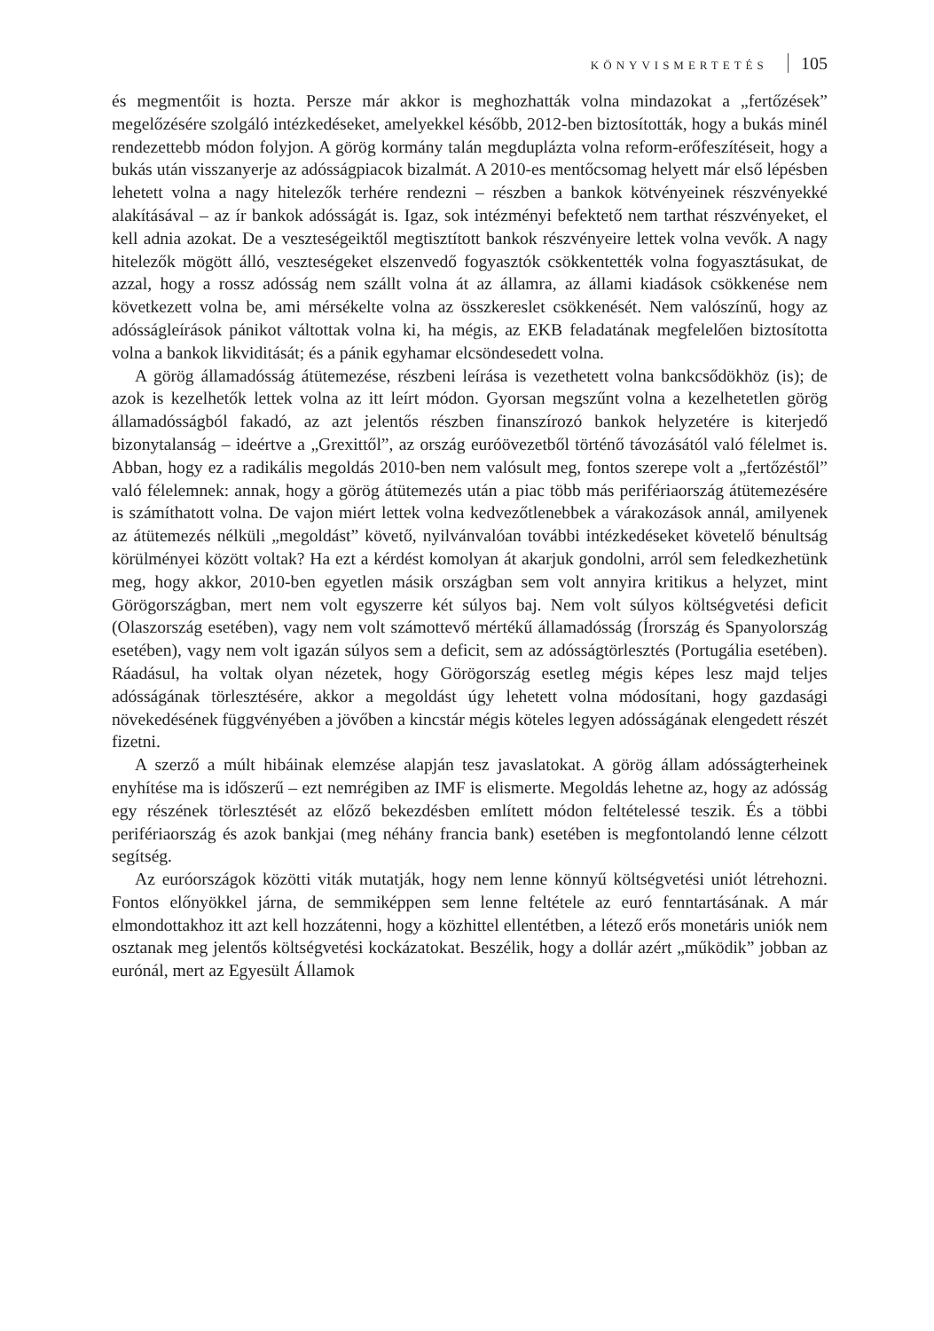KÖNYVISMERTETÉS 105
és megmentőit is hozta. Persze már akkor is meghozhatták volna mindazokat a „fertőzések” megelőzésére szolgáló intézkedéseket, amelyekkel később, 2012-ben biztosították, hogy a bukás minél rendezettebb módon folyjon. A görög kormány talán megduplázta volna reform-erőfeszítéseit, hogy a bukás után visszanyerje az adósságpiacok bizalmát. A 2010-es mentőcsomag helyett már első lépésben lehetett volna a nagy hitelezők terhére rendezni – részben a bankok kötvényeinek részvényekké alakításával – az ír bankok adósságát is. Igaz, sok intézményi befektető nem tarthat részvényeket, el kell adnia azokat. De a veszteségeiktől megtisztított bankok részvényeire lettek volna vevők. A nagy hitelezők mögött álló, veszteségeket elszenvedő fogyasztók csökkentették volna fogyasztásukat, de azzal, hogy a rossz adósság nem szállt volna át az államra, az állami kiadások csökkenése nem következett volna be, ami mérsékelte volna az összkereslet csökkenését. Nem valószínű, hogy az adósságleírások pánikot váltottak volna ki, ha mégis, az EKB feladatának megfelelően biztosította volna a bankok likviditását; és a pánik egyhamar elcsöndesedett volna.
A görög államadósság átütemezése, részbeni leírása is vezethetett volna bankcsődökhöz (is); de azok is kezelhetők lettek volna az itt leírt módon. Gyorsan megszűnt volna a kezelhetetlen görög államadósságból fakadó, az azt jelentős részben finanszírozó bankok helyzetére is kiterjedő bizonytalanság – ideértve a „Grexittől”, az ország euróövezetből történő távozásától való félelmet is. Abban, hogy ez a radikális megoldás 2010-ben nem valósult meg, fontos szerepe volt a „fertőzéstől” való félelemnek: annak, hogy a görög átütemezés után a piac több más perifériaország átütemezésére is számíthatott volna. De vajon miért lettek volna kedvezőtlenebbek a várakozások annál, amilyenek az átütemezés nélküli „megoldást” követő, nyilvánvalóan további intézkedéseket követelő bénultság körülményei között voltak? Ha ezt a kérdést komolyan át akarjuk gondolni, arról sem feledkezhetünk meg, hogy akkor, 2010-ben egyetlen másik országban sem volt annyira kritikus a helyzet, mint Görögországban, mert nem volt egyszerre két súlyos baj. Nem volt súlyos költségvetési deficit (Olaszország esetében), vagy nem volt számottevő mértékű államadósság (Írország és Spanyolország esetében), vagy nem volt igazán súlyos sem a deficit, sem az adósságtörlesztés (Portugália esetében). Ráadásul, ha voltak olyan nézetek, hogy Görögország esetleg mégis képes lesz majd teljes adósságának törlesztésére, akkor a megoldást úgy lehetett volna módosítani, hogy gazdasági növekedésének függvényében a jövőben a kincstár mégis köteles legyen adósságának elengedett részét fizetni.
A szerző a múlt hibáinak elemzése alapján tesz javaslatokat. A görög állam adósságterheinek enyhítése ma is időszerű – ezt nemrégiben az IMF is elismerte. Megoldás lehetne az, hogy az adósság egy részének törlesztését az előző bekezdésben említett módon feltételessé teszik. És a többi perifériaország és azok bankjai (meg néhány francia bank) esetében is megfontolandó lenne célzott segítség.
Az euróországok közötti viták mutatják, hogy nem lenne könnyű költségvetési uniót létrehozni. Fontos előnyökkel járna, de semmiképpen sem lenne feltétele az euró fenntartásának. A már elmondottakhoz itt azt kell hozzátenni, hogy a közhittel ellentétben, a létező erős monetáris uniók nem osztanak meg jelentős költségvetési kockázatokat. Beszélik, hogy a dollár azért „működik” jobban az eurónál, mert az Egyesült Államok